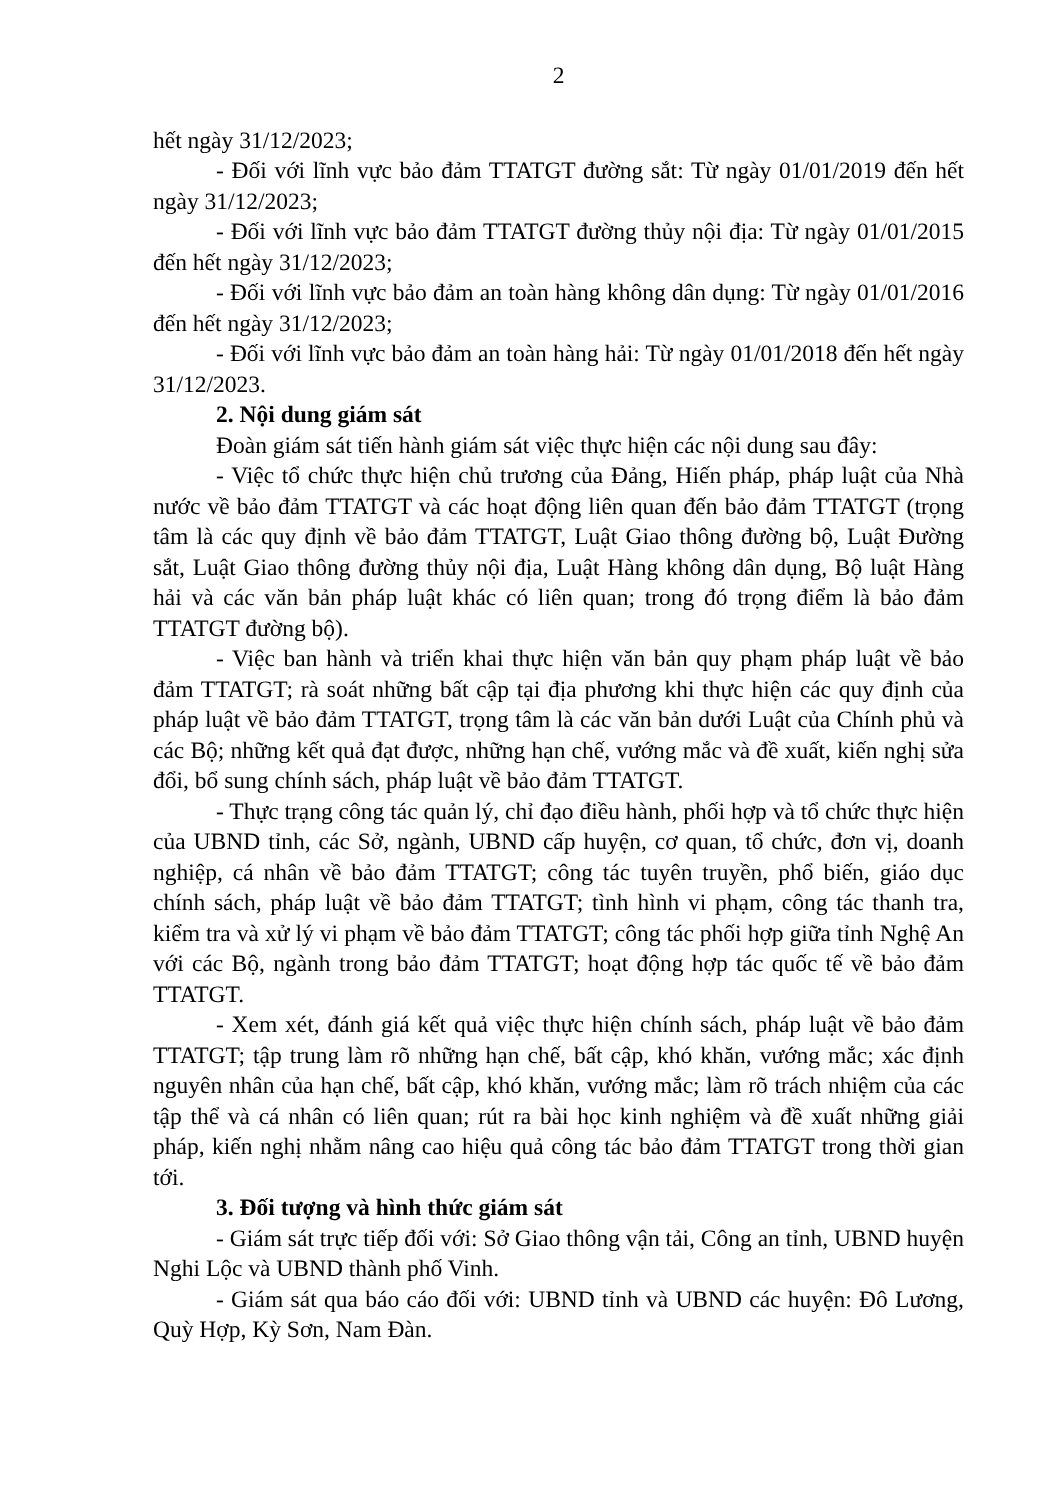2
hết ngày 31/12/2023;
- Đối với lĩnh vực bảo đảm TTATGT đường sắt: Từ ngày 01/01/2019 đến hết ngày 31/12/2023;
- Đối với lĩnh vực bảo đảm TTATGT đường thủy nội địa: Từ ngày 01/01/2015 đến hết ngày 31/12/2023;
- Đối với lĩnh vực bảo đảm an toàn hàng không dân dụng: Từ ngày 01/01/2016 đến hết ngày 31/12/2023;
- Đối với lĩnh vực bảo đảm an toàn hàng hải: Từ ngày 01/01/2018 đến hết ngày 31/12/2023.
2. Nội dung giám sát
Đoàn giám sát tiến hành giám sát việc thực hiện các nội dung sau đây:
- Việc tổ chức thực hiện chủ trương của Đảng, Hiến pháp, pháp luật của Nhà nước về bảo đảm TTATGT và các hoạt động liên quan đến bảo đảm TTATGT (trọng tâm là các quy định về bảo đảm TTATGT, Luật Giao thông đường bộ, Luật Đường sắt, Luật Giao thông đường thủy nội địa, Luật Hàng không dân dụng, Bộ luật Hàng hải và các văn bản pháp luật khác có liên quan; trong đó trọng điểm là bảo đảm TTATGT đường bộ).
- Việc ban hành và triển khai thực hiện văn bản quy phạm pháp luật về bảo đảm TTATGT; rà soát những bất cập tại địa phương khi thực hiện các quy định của pháp luật về bảo đảm TTATGT, trọng tâm là các văn bản dưới Luật của Chính phủ và các Bộ; những kết quả đạt được, những hạn chế, vướng mắc và đề xuất, kiến nghị sửa đổi, bổ sung chính sách, pháp luật về bảo đảm TTATGT.
- Thực trạng công tác quản lý, chỉ đạo điều hành, phối hợp và tổ chức thực hiện của UBND tỉnh, các Sở, ngành, UBND cấp huyện, cơ quan, tổ chức, đơn vị, doanh nghiệp, cá nhân về bảo đảm TTATGT; công tác tuyên truyền, phổ biến, giáo dục chính sách, pháp luật về bảo đảm TTATGT; tình hình vi phạm, công tác thanh tra, kiểm tra và xử lý vi phạm về bảo đảm TTATGT; công tác phối hợp giữa tỉnh Nghệ An với các Bộ, ngành trong bảo đảm TTATGT; hoạt động hợp tác quốc tế về bảo đảm TTATGT.
- Xem xét, đánh giá kết quả việc thực hiện chính sách, pháp luật về bảo đảm TTATGT; tập trung làm rõ những hạn chế, bất cập, khó khăn, vướng mắc; xác định nguyên nhân của hạn chế, bất cập, khó khăn, vướng mắc; làm rõ trách nhiệm của các tập thể và cá nhân có liên quan; rút ra bài học kinh nghiệm và đề xuất những giải pháp, kiến nghị nhằm nâng cao hiệu quả công tác bảo đảm TTATGT trong thời gian tới.
3. Đối tượng và hình thức giám sát
- Giám sát trực tiếp đối với: Sở Giao thông vận tải, Công an tỉnh, UBND huyện Nghi Lộc và UBND thành phố Vinh.
- Giám sát qua báo cáo đối với: UBND tỉnh và UBND các huyện: Đô Lương, Quỳ Hợp, Kỳ Sơn, Nam Đàn.